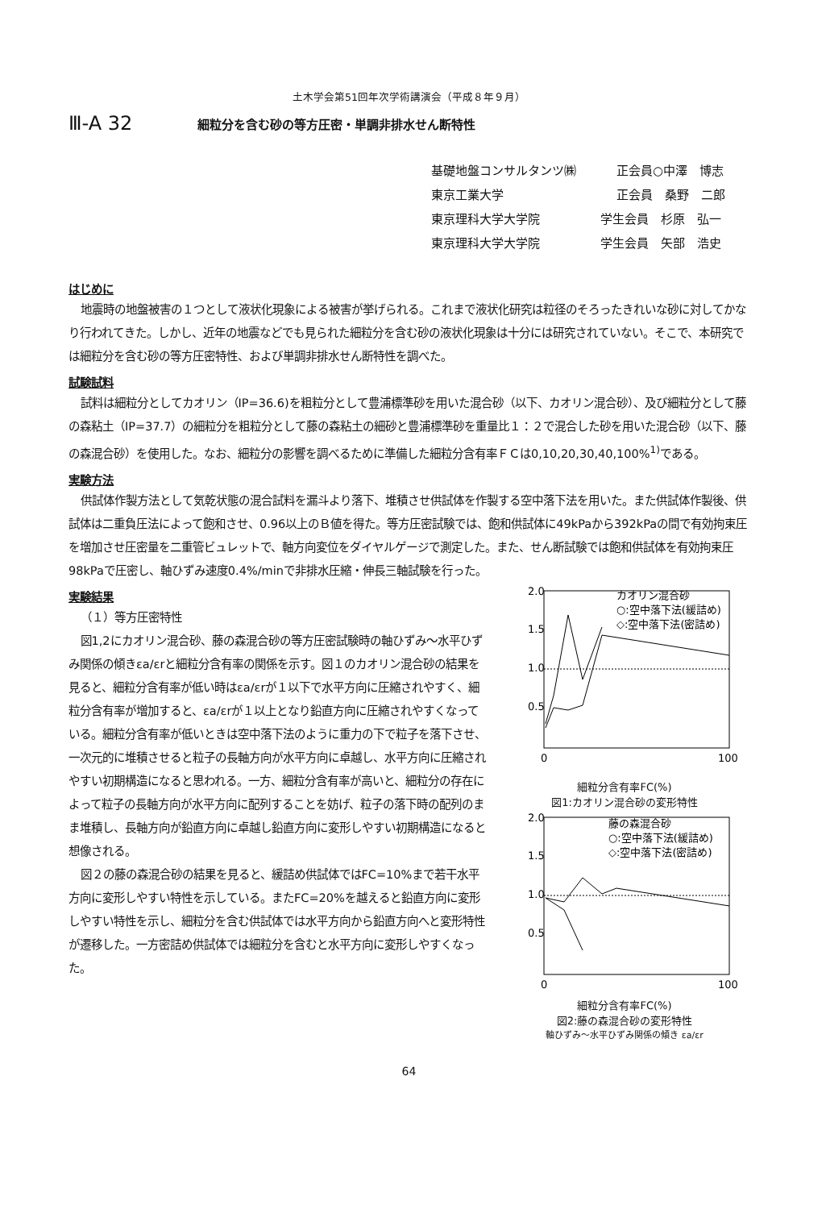土木学会第51回年次学術講演会（平成８年９月）
Ⅲ-A 32
細粒分を含む砂の等方圧密・単調非排水せん断特性
基礎地盤コンサルタンツ㈱ 正会員○中澤　博志
東京工業大学 正会員　桑野　二郎
東京理科大学大学院 学生会員　杉原　弘一
東京理科大学大学院 学生会員　矢部　浩史
はじめに
地震時の地盤被害の１つとして液状化現象による被害が挙げられる。これまで液状化研究は粒径のそろったきれいな砂に対してかなり行われてきた。しかし、近年の地震などでも見られた細粒分を含む砂の液状化現象は十分には研究されていない。そこで、本研究では細粒分を含む砂の等方圧密特性、および単調非排水せん断特性を調べた。
試験試料
試料は細粒分としてカオリン（IP=36.6)を粗粒分として豊浦標準砂を用いた混合砂（以下、カオリン混合砂）、及び細粒分として藤の森粘土（IP=37.7）の細粒分を粗粒分として藤の森粘土の細砂と豊浦標準砂を重量比１：２で混合した砂を用いた混合砂（以下、藤の森混合砂）を使用した。なお、細粒分の影響を調べるために準備した細粒分含有率ＦＣは0,10,20,30,40,100%<sup>1)</sup>である。
実験方法
供試体作製方法として気乾状態の混合試料を漏斗より落下、堆積させ供試体を作製する空中落下法を用いた。また供試体作製後、供試体は二重負圧法によって飽和させ、0.96以上のＢ値を得た。等方圧密試験では、飽和供試体に49kPaから392kPaの間で有効拘束圧を増加させ圧密量を二重管ビュレットで、軸方向変位をダイヤルゲージで測定した。また、せん断試験では飽和供試体を有効拘束圧98kPaで圧密し、軸ひずみ速度0.4%/minで非排水圧縮・伸長三軸試験を行った。
実験結果
（１）等方圧密特性
図1,2にカオリン混合砂、藤の森混合砂の等方圧密試験時の軸ひずみ～水平ひずみ関係の傾きεa/εrと細粒分含有率の関係を示す。図１のカオリン混合砂の結果を見ると、細粒分含有率が低い時はεa/εrが１以下で水平方向に圧縮されやすく、細粒分含有率が増加すると、εa/εrが１以上となり鉛直方向に圧縮されやすくなっている。細粒分含有率が低いときは空中落下法のように重力の下で粒子を落下させ、一次元的に堆積させると粒子の長軸方向が水平方向に卓越し、水平方向に圧縮されやすい初期構造になると思われる。一方、細粒分含有率が高いと、細粒分の存在によって粒子の長軸方向が水平方向に配列することを妨げ、粒子の落下時の配列のまま堆積し、長軸方向が鉛直方向に卓越し鉛直方向に変形しやすい初期構造になると想像される。
図２の藤の森混合砂の結果を見ると、緩詰め供試体ではFC=10%まで若干水平方向に変形しやすい特性を示している。またFC=20%を越えると鉛直方向に変形しやすい特性を示し、細粒分を含む供試体では水平方向から鉛直方向へと変形特性が遷移した。一方密詰め供試体では細粒分を含むと水平方向に変形しやすくなった。
2.0
1.5
1.0
0.5
0
100
カオリン混合砂
○:空中落下法(緩詰め)
◇:空中落下法(密詰め)
細粒分含有率FC(%)
図1:カオリン混合砂の変形特性
2.0
1.5
1.0
0.5
0
100
藤の森混合砂
○:空中落下法(緩詰め)
◇:空中落下法(密詰め)
細粒分含有率FC(%)
図2:藤の森混合砂の変形特性
軸ひずみ～水平ひずみ関係の傾き εa/εr
64